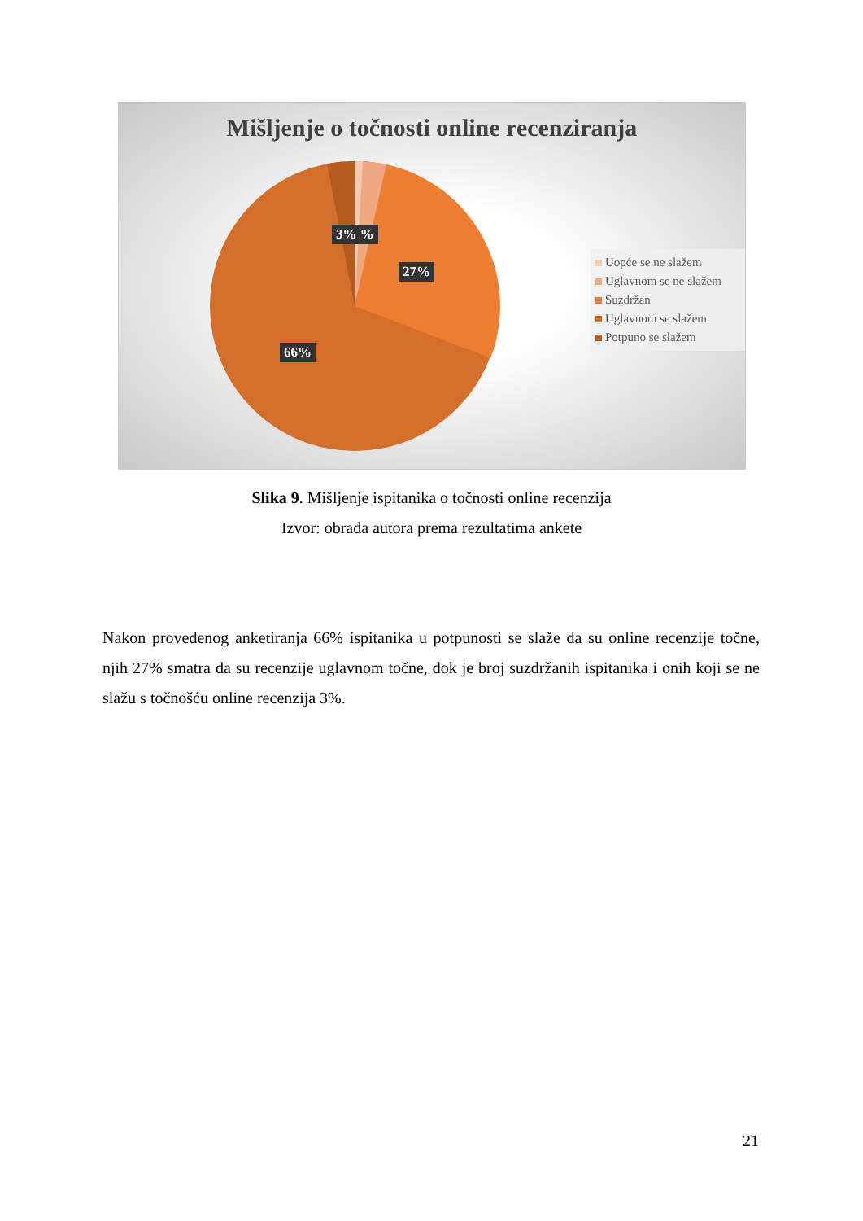Mišljenje o točnosti online recenziranja
3% %
27%
66%
Uopće se ne slažem
Uglavnom se ne slažem
Suzdržan
Uglavnom se slažem
Potpuno se slažem
Slika 9. Mišljenje ispitanika o točnosti online recenzija
Izvor: obrada autora prema rezultatima ankete
Nakon provedenog anketiranja 66% ispitanika u potpunosti se slaže da su online recenzije točne, njih 27% smatra da su recenzije uglavnom točne, dok je broj suzdržanih ispitanika i onih koji se ne slažu s točnošću online recenzija 3%.
21